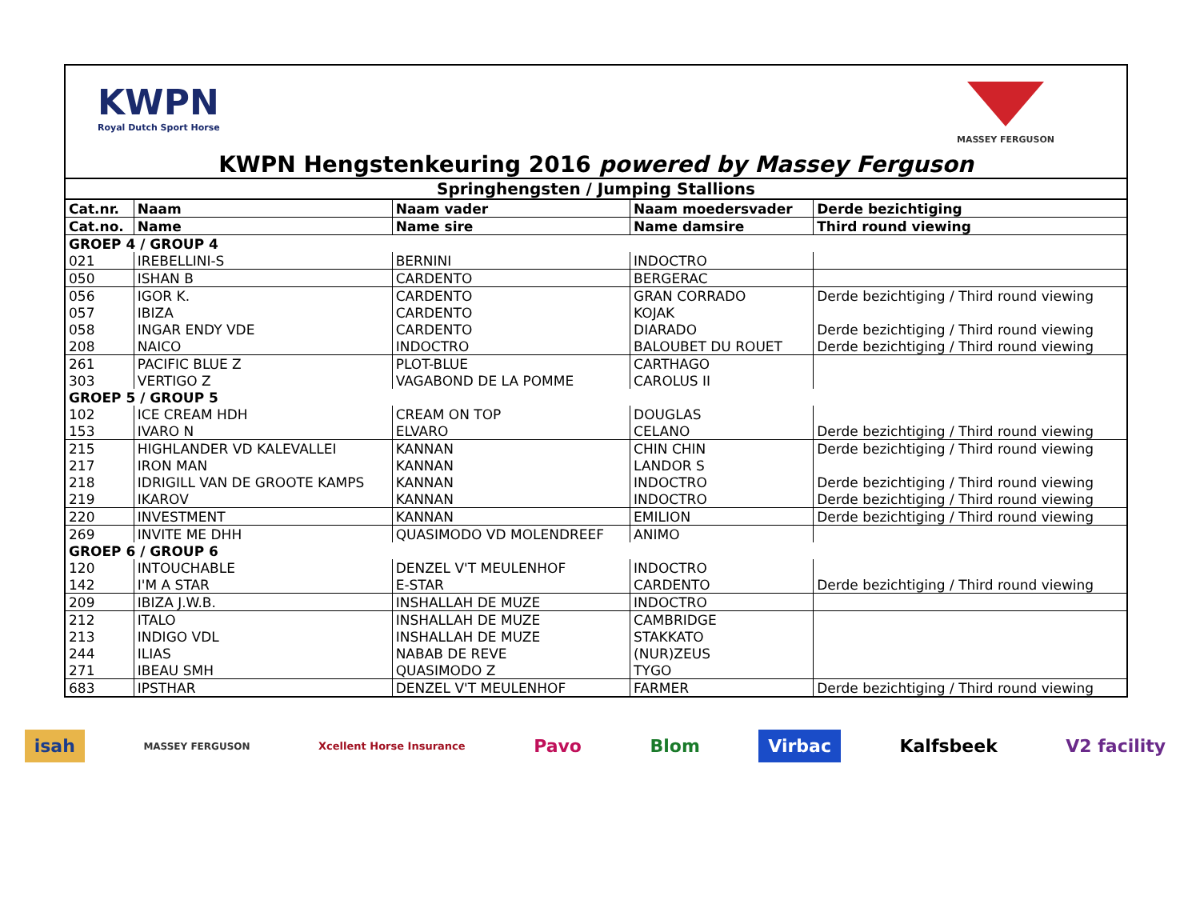KWPN
Royal Dutch Sport Horse
MASSEY FERGUSON
KWPN Hengstenkeuring 2016 powered by Massey Ferguson
| Springhengsten / Jumping Stallions | | | | |
| Cat.nr. | Naam | Naam vader | Naam moedersvader | Derde bezichtiging |
| Cat.no. | Name | Name sire | Name damsire | Third round viewing |
| GROEP 4 / GROUP 4 | | | | |
| 021 | IREBELLINI-S | BERNINI | INDOCTRO | |
| 050 | ISHAN B | CARDENTO | BERGERAC | |
| 056 | IGOR K. | CARDENTO | GRAN CORRADO | Derde bezichtiging / Third round viewing |
| 057 | IBIZA | CARDENTO | KOJAK | |
| 058 | INGAR ENDY VDE | CARDENTO | DIARADO | Derde bezichtiging / Third round viewing |
| 208 | NAICO | INDOCTRO | BALOUBET DU ROUET | Derde bezichtiging / Third round viewing |
| 261 | PACIFIC BLUE Z | PLOT-BLUE | CARTHAGO | |
| 303 | VERTIGO Z | VAGABOND DE LA POMME | CAROLUS II | |
| GROEP 5 / GROUP 5 | | | | |
| 102 | ICE CREAM HDH | CREAM ON TOP | DOUGLAS | |
| 153 | IVARO N | ELVARO | CELANO | Derde bezichtiging / Third round viewing |
| 215 | HIGHLANDER VD KALEVALLEI | KANNAN | CHIN CHIN | Derde bezichtiging / Third round viewing |
| 217 | IRON MAN | KANNAN | LANDOR S | |
| 218 | IDRIGILL VAN DE GROOTE KAMPS | KANNAN | INDOCTRO | Derde bezichtiging / Third round viewing |
| 219 | IKAROV | KANNAN | INDOCTRO | Derde bezichtiging / Third round viewing |
| 220 | INVESTMENT | KANNAN | EMILION | Derde bezichtiging / Third round viewing |
| 269 | INVITE ME DHH | QUASIMODO VD MOLENDREEF | ANIMO | |
| GROEP 6 / GROUP 6 | | | | |
| 120 | INTOUCHABLE | DENZEL V'T MEULENHOF | INDOCTRO | |
| 142 | I'M A STAR | E-STAR | CARDENTO | Derde bezichtiging / Third round viewing |
| 209 | IBIZA J.W.B. | INSHALLAH DE MUZE | INDOCTRO | |
| 212 | ITALO | INSHALLAH DE MUZE | CAMBRIDGE | |
| 213 | INDIGO VDL | INSHALLAH DE MUZE | STAKKATO | |
| 244 | ILIAS | NABAB DE REVE | (NUR)ZEUS | |
| 271 | IBEAU SMH | QUASIMODO Z | TYGO | |
| 683 | IPSTHAR | DENZEL V'T MEULENHOF | FARMER | Derde bezichtiging / Third round viewing |
isah MASSEY FERGUSON Xcellent Horse Insurance Pavo Blom Virbac Kalfsbeek V2 facility